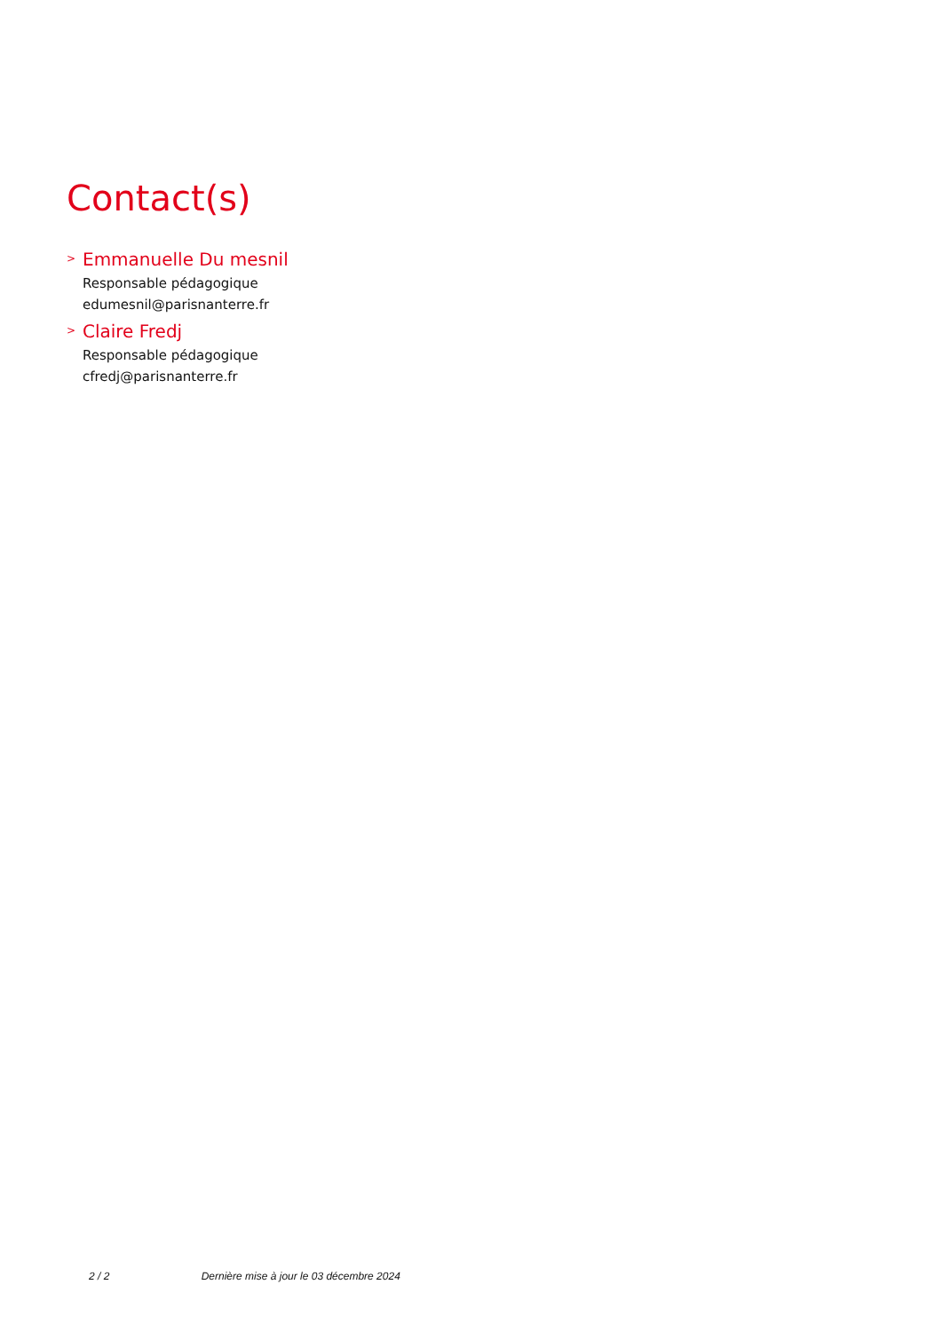Contact(s)
> Emmanuelle Du mesnil
Responsable pédagogique
edumesnil@parisnanterre.fr
> Claire Fredj
Responsable pédagogique
cfredj@parisnanterre.fr
2 / 2 Dernière mise à jour le 03 décembre 2024